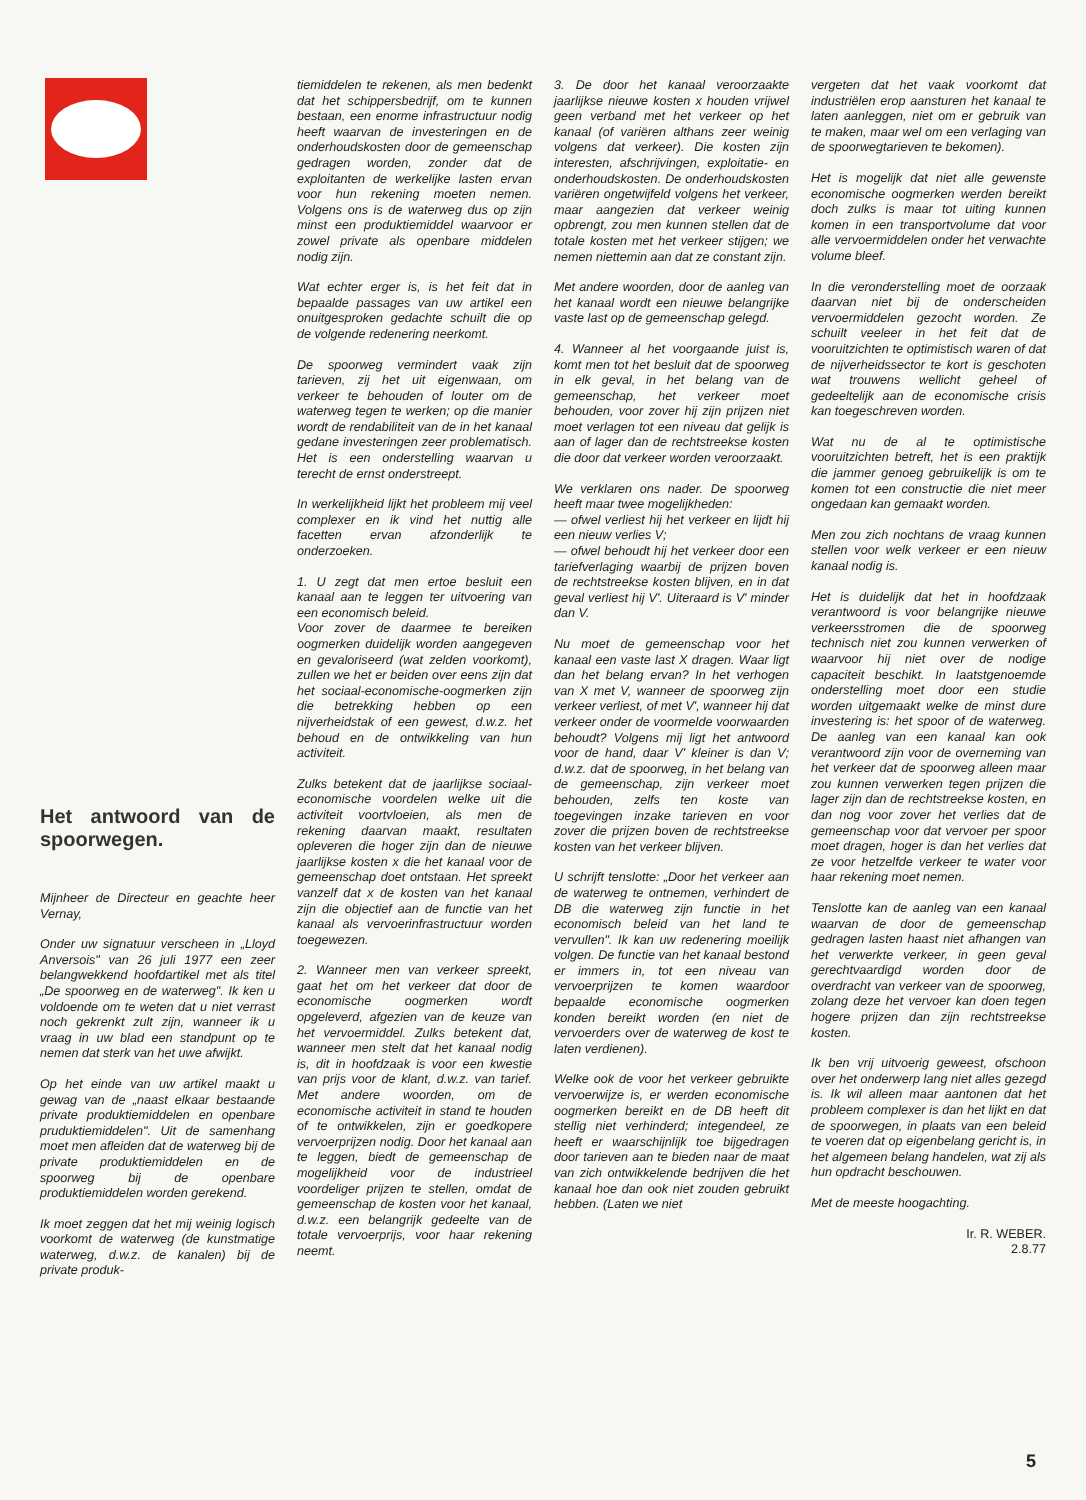Het antwoord van de spoorwegen.
Mijnheer de Directeur en geachte heer Vernay,
Onder uw signatuur verscheen in „Lloyd Anversois" van 26 juli 1977 een zeer belangwekkend hoofdartikel met als titel „De spoorweg en de waterweg". Ik ken u voldoende om te weten dat u niet verrast noch gekrenkt zult zijn, wanneer ik u vraag in uw blad een standpunt op te nemen dat sterk van het uwe afwijkt.
Op het einde van uw artikel maakt u gewag van de „naast elkaar bestaande private produktiemiddelen en openbare pruduktiemiddelen". Uit de samenhang moet men afleiden dat de waterweg bij de private produktiemiddelen en de spoorweg bij de openbare produktiemiddelen worden gerekend.
Ik moet zeggen dat het mij weinig logisch voorkomt de waterweg (de kunstmatige waterweg, d.w.z. de kanalen) bij de private produk-
tiemiddelen te rekenen, als men bedenkt dat het schippersbedrijf, om te kunnen bestaan, een enorme infrastructuur nodig heeft waarvan de investeringen en de onderhoudskosten door de gemeenschap gedragen worden, zonder dat de exploitanten de werkelijke lasten ervan voor hun rekening moeten nemen. Volgens ons is de waterweg dus op zijn minst een produktiemiddel waarvoor er zowel private als openbare middelen nodig zijn.
Wat echter erger is, is het feit dat in bepaalde passages van uw artikel een onuitgesproken gedachte schuilt die op de volgende redenering neerkomt.
De spoorweg vermindert vaak zijn tarieven, zij het uit eigenwaan, om verkeer te behouden of louter om de waterweg tegen te werken; op die manier wordt de rendabiliteit van de in het kanaal gedane investeringen zeer problematisch. Het is een onderstelling waarvan u terecht de ernst onderstreept.
In werkelijkheid lijkt het probleem mij veel complexer en ik vind het nuttig alle facetten ervan afzonderlijk te onderzoeken.
1. U zegt dat men ertoe besluit een kanaal aan te leggen ter uitvoering van een economisch beleid.
Voor zover de daarmee te bereiken oogmerken duidelijk worden aangegeven en gevaloriseerd (wat zelden voorkomt), zullen we het er beiden over eens zijn dat het sociaal-economische-oogmerken zijn die betrekking hebben op een nijverheidstak of een gewest, d.w.z. het behoud en de ontwikkeling van hun activiteit.
Zulks betekent dat de jaarlijkse sociaal-economische voordelen welke uit die activiteit voortvloeien, als men de rekening daarvan maakt, resultaten opleveren die hoger zijn dan de nieuwe jaarlijkse kosten x die het kanaal voor de gemeenschap doet ontstaan. Het spreekt vanzelf dat x de kosten van het kanaal zijn die objectief aan de functie van het kanaal als vervoerinfrastructuur worden toegewezen.
2. Wanneer men van verkeer spreekt, gaat het om het verkeer dat door de economische oogmerken wordt opgeleverd, afgezien van de keuze van het vervoermiddel. Zulks betekent dat, wanneer men stelt dat het kanaal nodig is, dit in hoofdzaak is voor een kwestie van prijs voor de klant, d.w.z. van tarief. Met andere woorden, om de economische activiteit in stand te houden of te ontwikkelen, zijn er goedkopere vervoerprijzen nodig. Door het kanaal aan te leggen, biedt de gemeenschap de mogelijkheid voor de industrieel voordeliger prijzen te stellen, omdat de gemeenschap de kosten voor het kanaal, d.w.z. een belangrijk gedeelte van de totale vervoerprijs, voor haar rekening neemt.
3. De door het kanaal veroorzaakte jaarlijkse nieuwe kosten x houden vrijwel geen verband met het verkeer op het kanaal (of variëren althans zeer weinig volgens dat verkeer). Die kosten zijn interesten, afschrijvingen, exploitatie- en onderhoudskosten. De onderhoudskosten variëren ongetwijfeld volgens het verkeer, maar aangezien dat verkeer weinig opbrengt, zou men kunnen stellen dat de totale kosten met het verkeer stijgen; we nemen niettemin aan dat ze constant zijn.
Met andere woorden, door de aanleg van het kanaal wordt een nieuwe belangrijke vaste last op de gemeenschap gelegd.
4. Wanneer al het voorgaande juist is, komt men tot het besluit dat de spoorweg in elk geval, in het belang van de gemeenschap, het verkeer moet behouden, voor zover hij zijn prijzen niet moet verlagen tot een niveau dat gelijk is aan of lager dan de rechtstreekse kosten die door dat verkeer worden veroorzaakt.
We verklaren ons nader. De spoorweg heeft maar twee mogelijkheden:
— ofwel verliest hij het verkeer en lijdt hij een nieuw verlies V;
— ofwel behoudt hij het verkeer door een tariefverlaging waarbij de prijzen boven de rechtstreekse kosten blijven, en in dat geval verliest hij V'. Uiteraard is V' minder dan V.
Nu moet de gemeenschap voor het kanaal een vaste last X dragen. Waar ligt dan het belang ervan? In het verhogen van X met V, wanneer de spoorweg zijn verkeer verliest, of met V', wanneer hij dat verkeer onder de voormelde voorwaarden behoudt? Volgens mij ligt het antwoord voor de hand, daar V' kleiner is dan V; d.w.z. dat de spoorweg, in het belang van de gemeenschap, zijn verkeer moet behouden, zelfs ten koste van toegevingen inzake tarieven en voor zover die prijzen boven de rechtstreekse kosten van het verkeer blijven.
U schrijft tenslotte: „Door het verkeer aan de waterweg te ontnemen, verhindert de DB die waterweg zijn functie in het economisch beleid van het land te vervullen". Ik kan uw redenering moeilijk volgen. De functie van het kanaal bestond er immers in, tot een niveau van vervoerprijzen te komen waardoor bepaalde economische oogmerken konden bereikt worden (en niet de vervoerders over de waterweg de kost te laten verdienen).
Welke ook de voor het verkeer gebruikte vervoerwijze is, er werden economische oogmerken bereikt en de DB heeft dit stellig niet verhinderd; integendeel, ze heeft er waarschijnlijk toe bijgedragen door tarieven aan te bieden naar de maat van zich ontwikkelende bedrijven die het kanaal hoe dan ook niet zouden gebruikt hebben. (Laten we niet
vergeten dat het vaak voorkomt dat industriëlen erop aansturen het kanaal te laten aanleggen, niet om er gebruik van te maken, maar wel om een verlaging van de spoorwegtarieven te bekomen).
Het is mogelijk dat niet alle gewenste economische oogmerken werden bereikt doch zulks is maar tot uiting kunnen komen in een transportvolume dat voor alle vervoermiddelen onder het verwachte volume bleef.
In die veronderstelling moet de oorzaak daarvan niet bij de onderscheiden vervoermiddelen gezocht worden. Ze schuilt veeleer in het feit dat de vooruitzichten te optimistisch waren of dat de nijverheidssector te kort is geschoten wat trouwens wellicht geheel of gedeeltelijk aan de economische crisis kan toegeschreven worden.
Wat nu de al te optimistische vooruitzichten betreft, het is een praktijk die jammer genoeg gebruikelijk is om te komen tot een constructie die niet meer ongedaan kan gemaakt worden.
Men zou zich nochtans de vraag kunnen stellen voor welk verkeer er een nieuw kanaal nodig is.
Het is duidelijk dat het in hoofdzaak verantwoord is voor belangrijke nieuwe verkeersstromen die de spoorweg technisch niet zou kunnen verwerken of waarvoor hij niet over de nodige capaciteit beschikt. In laatstgenoemde onderstelling moet door een studie worden uitgemaakt welke de minst dure investering is: het spoor of de waterweg. De aanleg van een kanaal kan ook verantwoord zijn voor de overneming van het verkeer dat de spoorweg alleen maar zou kunnen verwerken tegen prijzen die lager zijn dan de rechtstreekse kosten, en dan nog voor zover het verlies dat de gemeenschap voor dat vervoer per spoor moet dragen, hoger is dan het verlies dat ze voor hetzelfde verkeer te water voor haar rekening moet nemen.
Tenslotte kan de aanleg van een kanaal waarvan de door de gemeenschap gedragen lasten haast niet afhangen van het verwerkte verkeer, in geen geval gerechtvaardigd worden door de overdracht van verkeer van de spoorweg, zolang deze het vervoer kan doen tegen hogere prijzen dan zijn rechtstreekse kosten.
Ik ben vrij uitvoerig geweest, ofschoon over het onderwerp lang niet alles gezegd is. Ik wil alleen maar aantonen dat het probleem complexer is dan het lijkt en dat de spoorwegen, in plaats van een beleid te voeren dat op eigenbelang gericht is, in het algemeen belang handelen, wat zij als hun opdracht beschouwen.
Met de meeste hoogachting.
Ir. R. WEBER.
2.8.77
5